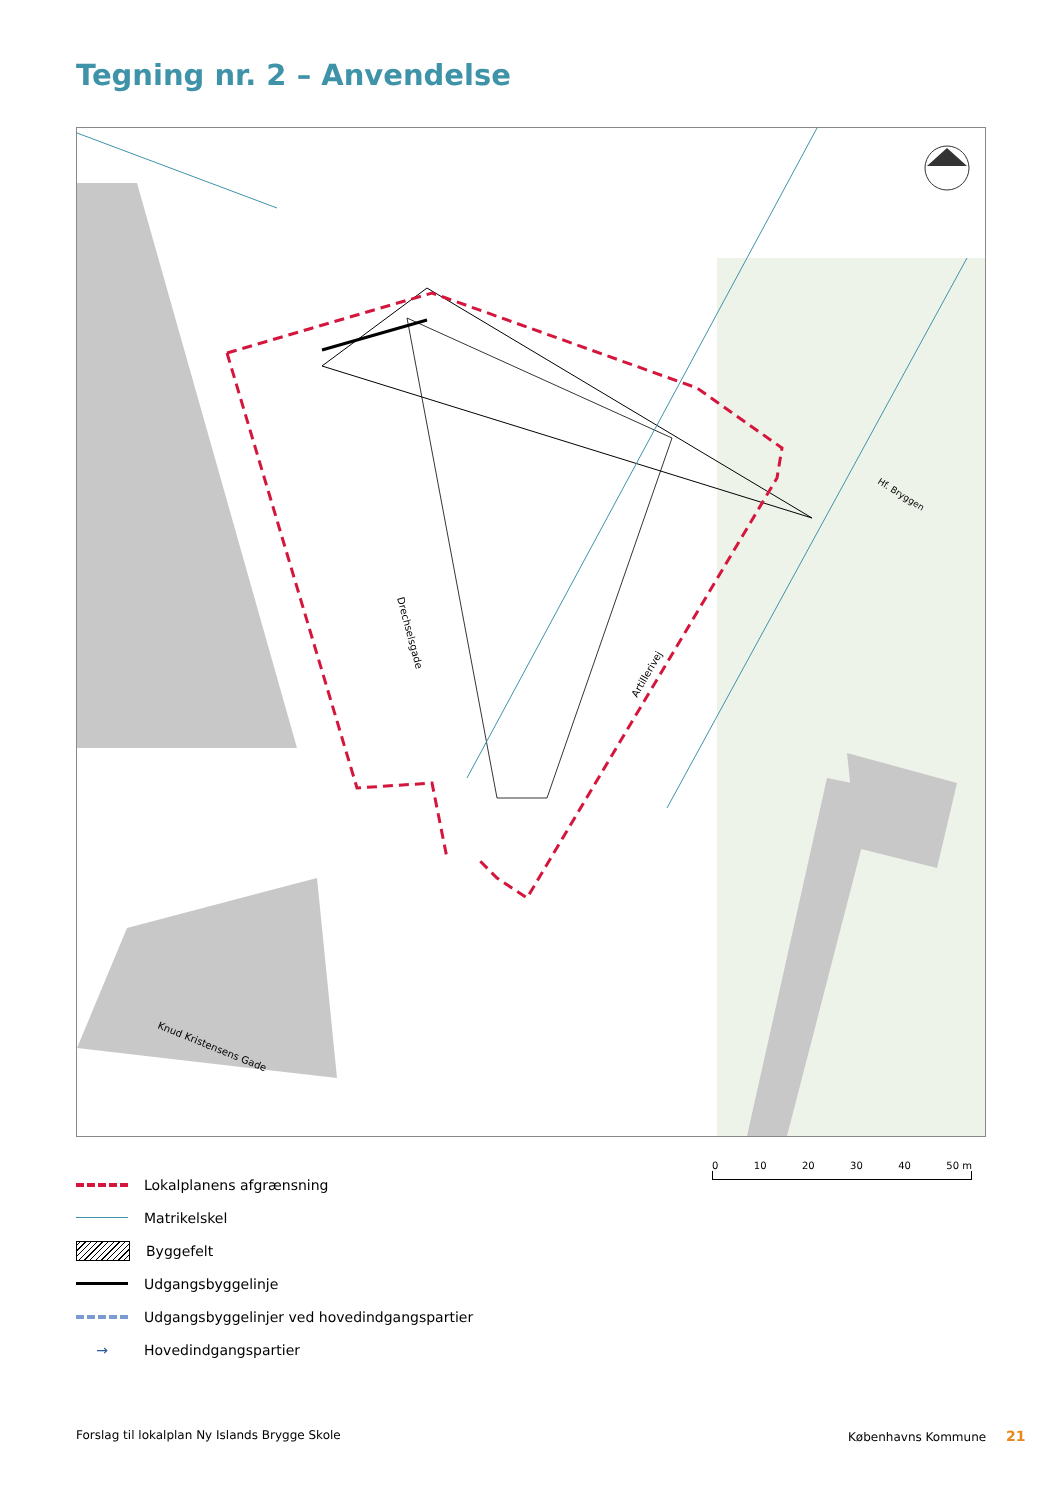Tegning nr. 2 – Anvendelse
Drechselsgade
Artillerivej
Knud Kristensens Gade
Hf. Bryggen
0 10 20 30 40 50 m
Lokalplanens afgrænsning
Matrikelskel
Byggefelt
Udgangsbyggelinje
Udgangsbyggelinjer ved hovedindgangspartier
→ Hovedindgangspartier
Forslag til lokalplan Ny Islands Brygge Skole
Københavns Kommune 21